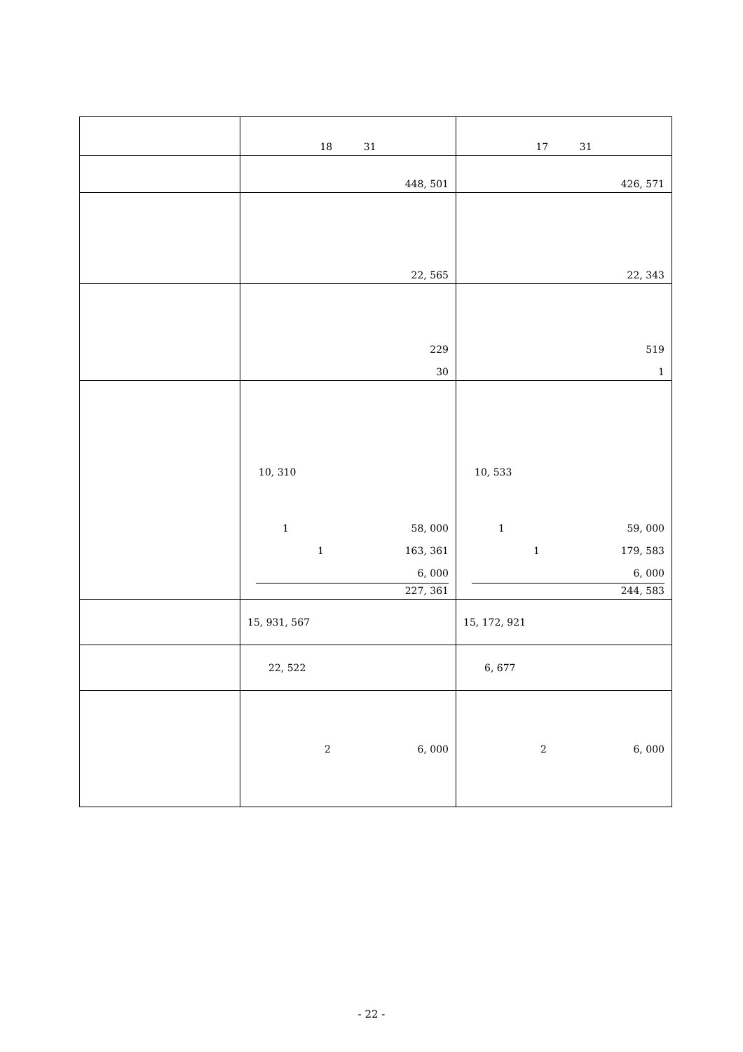| | 18 31 | 17 31 |
| | 448, 501 | 426, 571 |
| | 22, 565 | 22, 343 |
| | 229 30 | 519 1 |
| | 10, 310 1 58, 000 1 163, 361 6, 000 227, 361 | 10, 533 1 59, 000 1 179, 583 6, 000 244, 583 |
| | 15, 931, 567 | 15, 172, 921 |
| | 22, 522 | 6, 677 |
| | 2 6, 000 | 2 6, 000 |
- 22 -